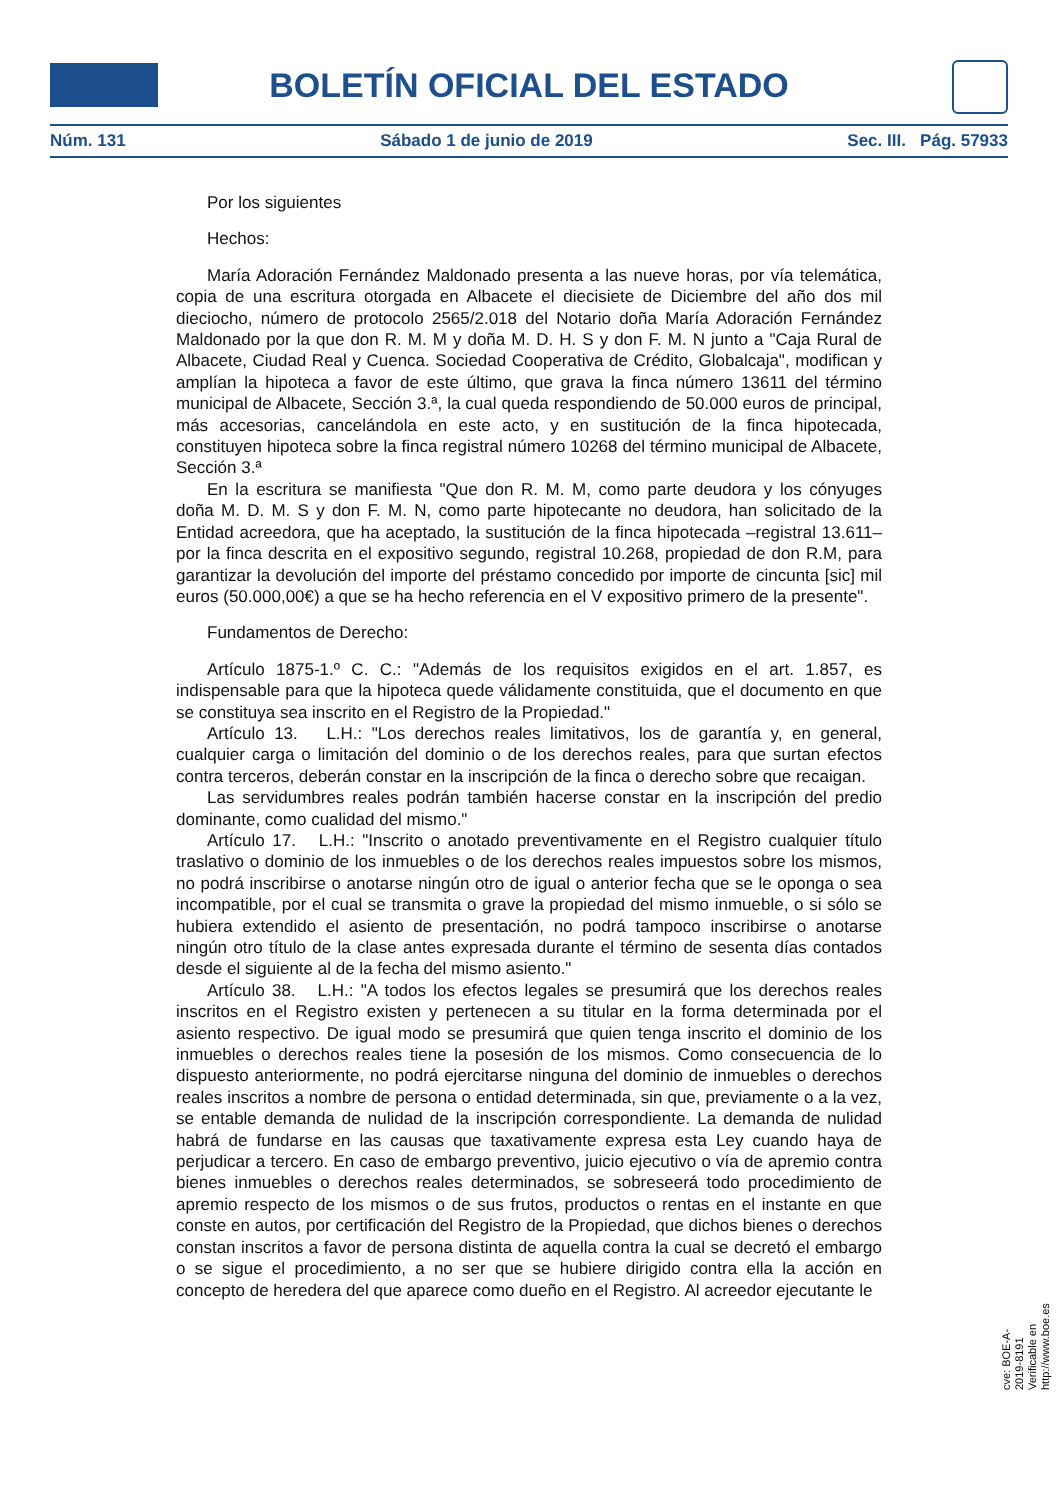BOLETÍN OFICIAL DEL ESTADO
Núm. 131 Sábado 1 de junio de 2019 Sec. III. Pág. 57933
Por los siguientes
Hechos:
María Adoración Fernández Maldonado presenta a las nueve horas, por vía telemática, copia de una escritura otorgada en Albacete el diecisiete de Diciembre del año dos mil dieciocho, número de protocolo 2565/2.018 del Notario doña María Adoración Fernández Maldonado por la que don R. M. M y doña M. D. H. S y don F. M. N junto a "Caja Rural de Albacete, Ciudad Real y Cuenca. Sociedad Cooperativa de Crédito, Globalcaja", modifican y amplían la hipoteca a favor de este último, que grava la finca número 13611 del término municipal de Albacete, Sección 3.ª, la cual queda respondiendo de 50.000 euros de principal, más accesorias, cancelándola en este acto, y en sustitución de la finca hipotecada, constituyen hipoteca sobre la finca registral número 10268 del término municipal de Albacete, Sección 3.ª
En la escritura se manifiesta "Que don R. M. M, como parte deudora y los cónyuges doña M. D. M. S y don F. M. N, como parte hipotecante no deudora, han solicitado de la Entidad acreedora, que ha aceptado, la sustitución de la finca hipotecada –registral 13.611– por la finca descrita en el expositivo segundo, registral 10.268, propiedad de don R.M, para garantizar la devolución del importe del préstamo concedido por importe de cincunta [sic] mil euros (50.000,00€) a que se ha hecho referencia en el V expositivo primero de la presente".
Fundamentos de Derecho:
Artículo 1875-1.º C. C.: "Además de los requisitos exigidos en el art. 1.857, es indispensable para que la hipoteca quede válidamente constituida, que el documento en que se constituya sea inscrito en el Registro de la Propiedad."
Artículo 13. L.H.: "Los derechos reales limitativos, los de garantía y, en general, cualquier carga o limitación del dominio o de los derechos reales, para que surtan efectos contra terceros, deberán constar en la inscripción de la finca o derecho sobre que recaigan.
Las servidumbres reales podrán también hacerse constar en la inscripción del predio dominante, como cualidad del mismo."
Artículo 17. L.H.: "Inscrito o anotado preventivamente en el Registro cualquier título traslativo o dominio de los inmuebles o de los derechos reales impuestos sobre los mismos, no podrá inscribirse o anotarse ningún otro de igual o anterior fecha que se le oponga o sea incompatible, por el cual se transmita o grave la propiedad del mismo inmueble, o si sólo se hubiera extendido el asiento de presentación, no podrá tampoco inscribirse o anotarse ningún otro título de la clase antes expresada durante el término de sesenta días contados desde el siguiente al de la fecha del mismo asiento."
Artículo 38. L.H.: "A todos los efectos legales se presumirá que los derechos reales inscritos en el Registro existen y pertenecen a su titular en la forma determinada por el asiento respectivo. De igual modo se presumirá que quien tenga inscrito el dominio de los inmuebles o derechos reales tiene la posesión de los mismos. Como consecuencia de lo dispuesto anteriormente, no podrá ejercitarse ninguna del dominio de inmuebles o derechos reales inscritos a nombre de persona o entidad determinada, sin que, previamente o a la vez, se entable demanda de nulidad de la inscripción correspondiente. La demanda de nulidad habrá de fundarse en las causas que taxativamente expresa esta Ley cuando haya de perjudicar a tercero. En caso de embargo preventivo, juicio ejecutivo o vía de apremio contra bienes inmuebles o derechos reales determinados, se sobreseerá todo procedimiento de apremio respecto de los mismos o de sus frutos, productos o rentas en el instante en que conste en autos, por certificación del Registro de la Propiedad, que dichos bienes o derechos constan inscritos a favor de persona distinta de aquella contra la cual se decretó el embargo o se sigue el procedimiento, a no ser que se hubiere dirigido contra ella la acción en concepto de heredera del que aparece como dueño en el Registro. Al acreedor ejecutante le
cve: BOE-A-2019-8191
Verificable en http://www.boe.es